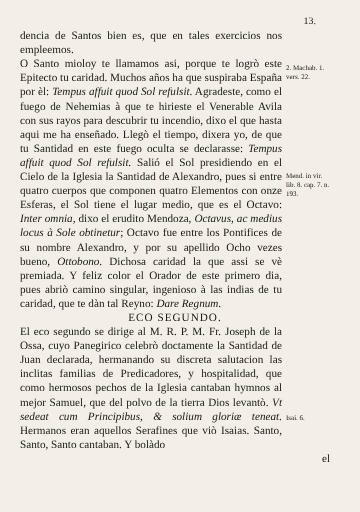13.
dencia de Santos bien es, que en tales exercicios nos empleemos.
O Santo mioloy te llamamos asi, porque te logrò este Epitecto tu caridad. Muchos años ha que suspiraba España por èl: Tempus affuit quod Sol refulsit. Agradeste, como el fuego de Nehemias à que te hirieste el Venerable Avila con sus rayos para descubrir tu incendio, dixo el que hasta aqui me ha enseñado. Llegò el tiempo, dixera yo, de que tu Santidad en este fuego oculta se declarasse: Tempus affuit quod Sol refulsit. Salió el Sol presidiendo en el Cielo de la Iglesia la Santidad de Alexandro, pues si entre quatro cuerpos que componen quatro Elementos con onze Esferas, el Sol tiene el lugar medio, que es el Octavo: Inter omnia, dixo el erudito Mendoza, Octavus, ac medius locus à Sole obtinetur; Octavo fue entre los Pontifices de su nombre Alexandro, y por su apellido Ocho vezes bueno, Ottobono. Dichosa caridad la que assi se vè premiada. Y feliz color el Orador de este primero dia, pues abriò camino singular, ingenioso à las indias de tu caridad, que te dàn tal Reyno: Dare Regnum.
2. Machab. 1. vers. 22.
Mend. in vir. lib. 8. cap. 7. n. 193.
ECO SEGUNDO.
El eco segundo se dirige al M. R. P. M. Fr. Joseph de la Ossa, cuyo Panegirico celebrò doctamente la Santidad de Juan declarada, hermanando su discreta salutacion las inclitas familias de Predicadores, y hospitalidad, que como hermosos pechos de la Iglesia cantaban hymnos al mejor Samuel, que del polvo de la tierra Dios levantò. Vt sedeat cum Principibus, & solium gloriæ teneat. Hermanos eran aquellos Serafines que viò Isaias. Santo, Santo, Santo cantaban. Y bolàdo
Isai. 6.
el